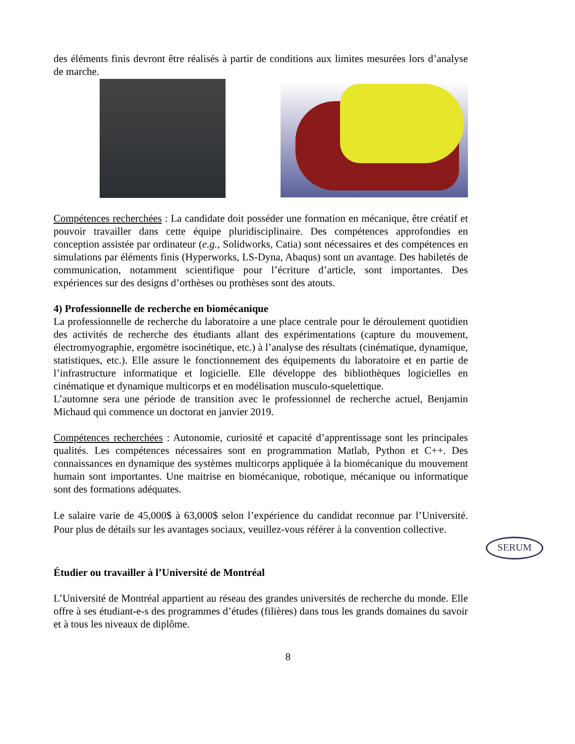des éléments finis devront être réalisés à partir de conditions aux limites mesurées lors d’analyse de marche.
Compétences recherchées : La candidate doit posséder une formation en mécanique, être créatif et pouvoir travailler dans cette équipe pluridisciplinaire. Des compétences approfondies en conception assistée par ordinateur (e.g., Solidworks, Catia) sont nécessaires et des compétences en simulations par éléments finis (Hyperworks, LS-Dyna, Abaqus) sont un avantage. Des habiletés de communication, notamment scientifique pour l’écriture d’article, sont importantes. Des expériences sur des designs d’orthèses ou prothèses sont des atouts.
4) Professionnelle de recherche en biomécanique
La professionnelle de recherche du laboratoire a une place centrale pour le déroulement quotidien des activités de recherche des étudiants allant des expérimentations (capture du mouvement, électromyographie, ergomètre isocinétique, etc.) à l’analyse des résultats (cinématique, dynamique, statistiques, etc.). Elle assure le fonctionnement des équipements du laboratoire et en partie de l’infrastructure informatique et logicielle. Elle développe des bibliothèques logicielles en cinématique et dynamique multicorps et en modélisation musculo-squelettique.
L’automne sera une période de transition avec le professionnel de recherche actuel, Benjamin Michaud qui commence un doctorat en janvier 2019.
Compétences recherchées : Autonomie, curiosité et capacité d’apprentissage sont les principales qualités. Les compétences nécessaires sont en programmation Matlab, Python et C++. Des connaissances en dynamique des systèmes multicorps appliquée à la biomécanique du mouvement humain sont importantes. Une maitrise en biomécanique, robotique, mécanique ou informatique sont des formations adéquates.
Le salaire varie de 45,000$ à 63,000$ selon l’expérience du candidat reconnue par l’Université. Pour plus de détails sur les avantages sociaux, veuillez-vous référer à la convention collective.
SERUM
Étudier ou travailler à l’Université de Montréal
L’Université de Montréal appartient au réseau des grandes universités de recherche du monde. Elle offre à ses étudiant-e-s des programmes d’études (filières) dans tous les grands domaines du savoir et à tous les niveaux de diplôme.
8